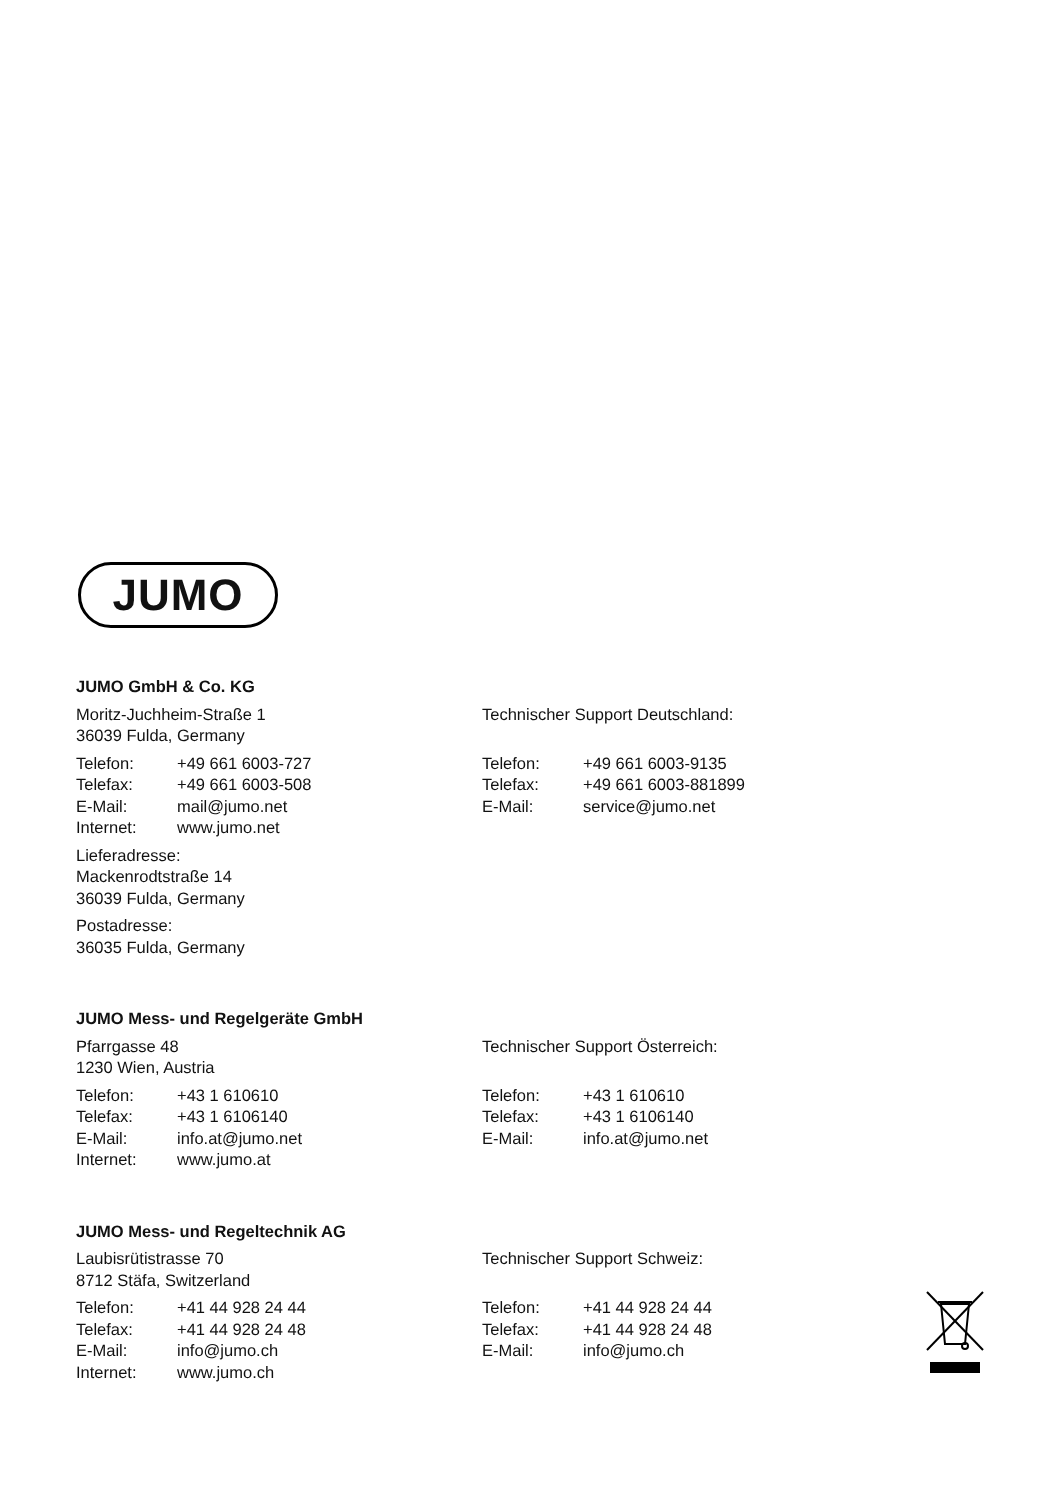JUMO
JUMO GmbH & Co. KG
Moritz-Juchheim-Straße 1
36039 Fulda, Germany
Telefon: +49 661 6003-727
Telefax: +49 661 6003-508
E-Mail: mail@jumo.net
Internet: www.jumo.net
Lieferadresse:
Mackenrodtstraße 14
36039 Fulda, Germany
Postadresse:
36035 Fulda, Germany
Technischer Support Deutschland:
Telefon: +49 661 6003-9135
Telefax: +49 661 6003-881899
E-Mail: service@jumo.net
JUMO Mess- und Regelgeräte GmbH
Pfarrgasse 48
1230 Wien, Austria
Telefon: +43 1 610610
Telefax: +43 1 6106140
E-Mail: info.at@jumo.net
Internet: www.jumo.at
Technischer Support Österreich:
Telefon: +43 1 610610
Telefax: +43 1 6106140
E-Mail: info.at@jumo.net
JUMO Mess- und Regeltechnik AG
Laubisrütistrasse 70
8712 Stäfa, Switzerland
Telefon: +41 44 928 24 44
Telefax: +41 44 928 24 48
E-Mail: info@jumo.ch
Internet: www.jumo.ch
Technischer Support Schweiz:
Telefon: +41 44 928 24 44
Telefax: +41 44 928 24 48
E-Mail: info@jumo.ch